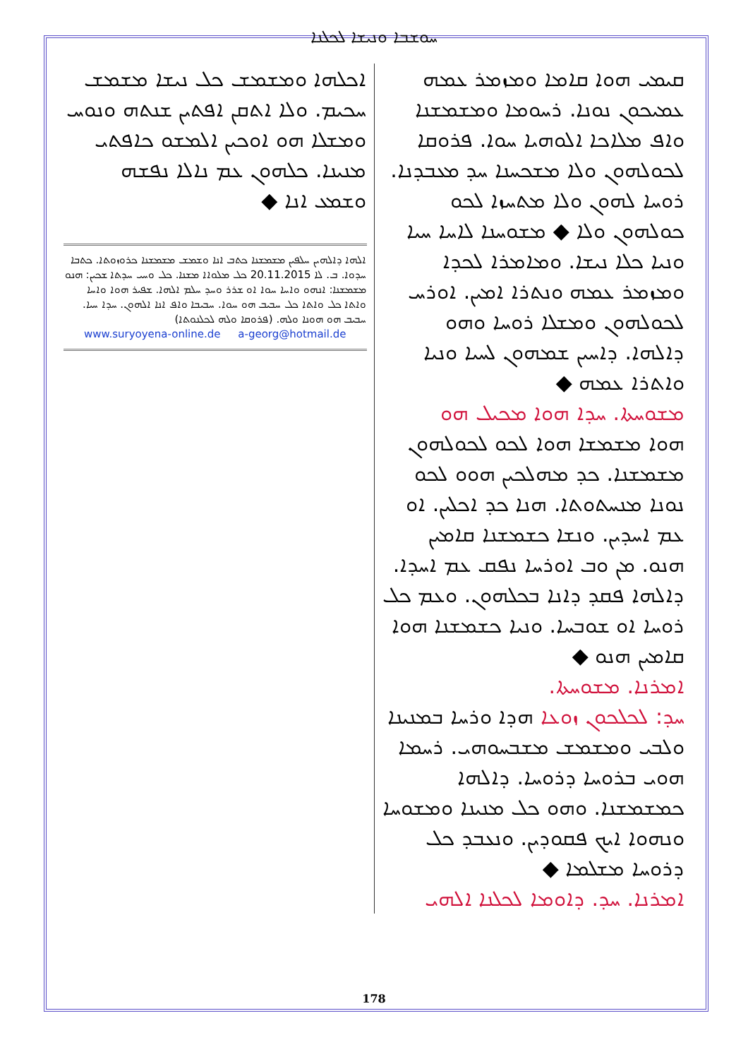ܚܘܫܒܐ ܘܢܝܫܐ ܠܟܠܢܐ
ܩܝܡܝ ܗܘܐ ܩܐܡܐ ܘܡܙܡܪ ܥܡܗ ܥܡܝܟܘܢ ܢܘܢܐ. ܪܚܘܡܐ ܘܡܫܡܫܢܐ ܘܐܦ ܡܠܐܟܐ ܐܠܘܗܝܐ ܚܘܐ. ܦܪܘܩܐ ܠܟܘܠܗܘܢ ܘܠܐ ܡܫܟܚܢܐ ܚܕ ܡܥܒܕܢܐ. ܪܘܚܐ ܠܗܘܢ ܘܠܐ ܡܬܚܙܐ ܠܟܘ ܟܘܠܗܘܢ ܘܠܐ ◆ ܡܫܘܚܢܐ ܠܐܚܐ ܚܝܐ ܘܢܝܐ ܟܠܐ ܢܝܫܐ. ܘܡܐܡܪܐ ܠܟܕܐ ܘܡܙܡܪ ܥܡܗ ܘܢܬܪܐ ܐܡܝܢ. ܐܘܪܚ ܠܟܘܠܗܘܢ ܘܡܫܠܐ ܪܘܚܐ ܘܗܘ ܕܐܠܗܐ. ܕܐܚܝܢ ܫܡܗܘܢ ܠܚܝܐ ܘܢܝܐ ܘܐܬܪܐ ܥܡܗ ◆
ܡܫܘܚܬܐ. ܚܕܐ ܗܘܐ ܡܟܝܠ ܗܘ
ܗܘܐ ܡܫܡܫܐ ܗܘܐ ܠܟܘ ܠܟܘܠܗܘܢ ܡܫܡܫܢܐ. ܟܕ ܡܗܠܟܝܢ ܗܘܘ ܠܟܘ ܢܘܢܐ ܡܢܚܬܘܬܐ. ܗܢܐ ܟܕ ܐܟܠܝܢ. ܐܘ ܥܡ ܐܚܕܝܢ. ܘܢܫܐ ܟܫܡܫܢܐ ܩܐܡܝܢ ܗܢܘ. ܡܢ ܘܒ ܐܘܪܚܐ ܢܦܩ ܥܡ ܐܚܕܐ. ܕܐܠܗܐ ܦܩܕ ܕܐܢܐ ܒܟܠܗܘܢ. ܘܥܡ ܟܠ ܪܘܚܐ ܐܘ ܫܘܒܚܐ. ܘܢܝܐ ܟܫܡܫܢܐ ܗܘܐ ܩܐܡܝܢ ܗܢܘ ◆
ܐܡܪܢܐ. ܡܫܘܚܬܐ.
ܚܕ: ܠܟܠܟܘܢ ܙܘܥܐ ܗܕܐ ܘܪܚܐ ܒܡܢܝܢܐ ܘܠܒܝ ܘܡܫܡܫ ܡܫܒܚܘܗܝ. ܪܚܡܐ ܗܘܝ ܒܪܘܚܐ ܕܪܘܚܐ. ܕܐܠܗܐ ܟܡܫܡܫܢܐ. ܘܗܘ ܟܠ ܡܢܝܢܐ ܘܡܫܘܚܐ ܘܢܗܘܐ ܐܝܟ ܦܩܘܕܝܢ. ܘܢܥܒܕ ܟܠ ܕܪܘܚܐ ܡܫܠܡܐ ◆
ܐܡܪܢܐ. ܚܕ. ܕܐܘܡܐ ܠܟܠܢܐ ܐܠܗܝ
ܐܟܠܗܐ ܘܡܫܡܫ ܟܠ ܢܝܫܐ ܡܫܡܫ ܚܟܝܡ. ܘܠܐ ܐܬܩܢ ܐܦܬܝܢ ܫܢܬܗ ܘܢܘܚ ܘܡܫܠܐ ܗܘ ܐܘܟܝܢ ܐܠܡܫܘ ܟܐܦܬܝ ܡܢܝܢܐ. ܟܠܗܘܢ ܥܡ ܢܐܠܐ ܢܦܫܗ ܘܫܡܥ ܐܢܐ ◆
ܐܠܗܐ ܕܐܠܗܝܢ ܚܠܦܝܢ ܡܫܡܫܢܐ ܟܬܒ ܐܢܐ ܘܫܡܫ ܡܫܡܫܢܐ ܟܪܘܙܘܬܐ. ܟܬܒܐ ܚܕܘܐ. ܒ. ܠܐ 20.11.2015 ܟܠ ܡܠܘܐܐ ܡܫܢܐ. ܟܠ ܘܚܝ ܚܕܬܐ ܫܟܝܢ: ܗܢܘ ܡܫܡܫܢܐ: ܐܢܗܘ ܘܐܚܐ ܚܘܐ ܐܘ ܫܪܪ ܘܚܕ ܚܠܡ ܐܠܗܐ. ܫܦܝܪ ܗܘܐ ܘܐܚܐ ܘܐܬܐ ܟܠ ܘܐܬܐ ܟܠ ܚܒܝܒ ܗܘ ܚܘܐ. ܚܒܝܒܐ ܘܐܦ ܐܢܐ ܐܠܗܘܢ. ܚܕܐ ܚܝܐ. ܚܒܝܒ ܗܘ ܗܘܢܐ ܘܠܗ. (ܦܪܘܩܐ ܘܠܗ ܠܟܠܢܘܬܐ)
www.suryoyena-online.de a-georg@hotmail.de
178